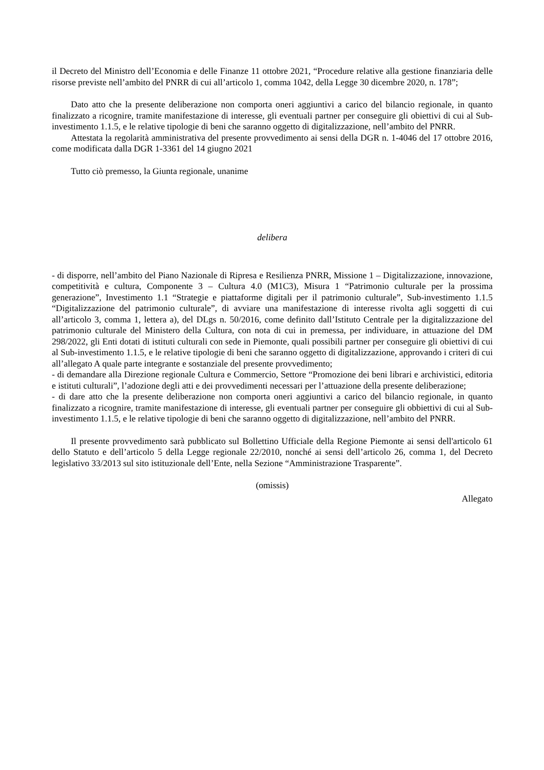il Decreto del Ministro dell’Economia e delle Finanze 11 ottobre 2021, “Procedure relative alla gestione finanziaria delle risorse previste nell’ambito del PNRR di cui all’articolo 1, comma 1042, della Legge 30 dicembre 2020, n. 178”;
Dato atto che la presente deliberazione non comporta oneri aggiuntivi a carico del bilancio regionale, in quanto finalizzato a ricognire, tramite manifestazione di interesse, gli eventuali partner per conseguire gli obiettivi di cui al Sub-investimento 1.1.5, e le relative tipologie di beni che saranno oggetto di digitalizzazione, nell’ambito del PNRR.
Attestata la regolarità amministrativa del presente provvedimento ai sensi della DGR n. 1-4046 del 17 ottobre 2016, come modificata dalla DGR 1-3361 del 14 giugno 2021
Tutto ciò premesso, la Giunta regionale, unanime
delibera
- di disporre, nell’ambito del Piano Nazionale di Ripresa e Resilienza PNRR, Missione 1 – Digitalizzazione, innovazione, competitività e cultura, Componente 3 – Cultura 4.0 (M1C3), Misura 1 “Patrimonio culturale per la prossima generazione”, Investimento 1.1 “Strategie e piattaforme digitali per il patrimonio culturale”, Sub-investimento 1.1.5 “Digitalizzazione del patrimonio culturale”, di avviare una manifestazione di interesse rivolta agli soggetti di cui all’articolo 3, comma 1, lettera a), del DLgs n. 50/2016, come definito dall’Istituto Centrale per la digitalizzazione del patrimonio culturale del Ministero della Cultura, con nota di cui in premessa, per individuare, in attuazione del DM 298/2022, gli Enti dotati di istituti culturali con sede in Piemonte, quali possibili partner per conseguire gli obiettivi di cui al Sub-investimento 1.1.5, e le relative tipologie di beni che saranno oggetto di digitalizzazione, approvando i criteri di cui all’allegato A quale parte integrante e sostanziale del presente provvedimento;
- di demandare alla Direzione regionale Cultura e Commercio, Settore “Promozione dei beni librari e archivistici, editoria e istituti culturali”, l’adozione degli atti e dei provvedimenti necessari per l’attuazione della presente deliberazione;
- di dare atto che la presente deliberazione non comporta oneri aggiuntivi a carico del bilancio regionale, in quanto finalizzato a ricognire, tramite manifestazione di interesse, gli eventuali partner per conseguire gli obbiettivi di cui al Sub-investimento 1.1.5, e le relative tipologie di beni che saranno oggetto di digitalizzazione, nell’ambito del PNRR.
Il presente provvedimento sarà pubblicato sul Bollettino Ufficiale della Regione Piemonte ai sensi dell'articolo 61 dello Statuto e dell’articolo 5 della Legge regionale 22/2010, nonché ai sensi dell’articolo 26, comma 1, del Decreto legislativo 33/2013 sul sito istituzionale dell’Ente, nella Sezione “Amministrazione Trasparente”.
(omissis)
Allegato